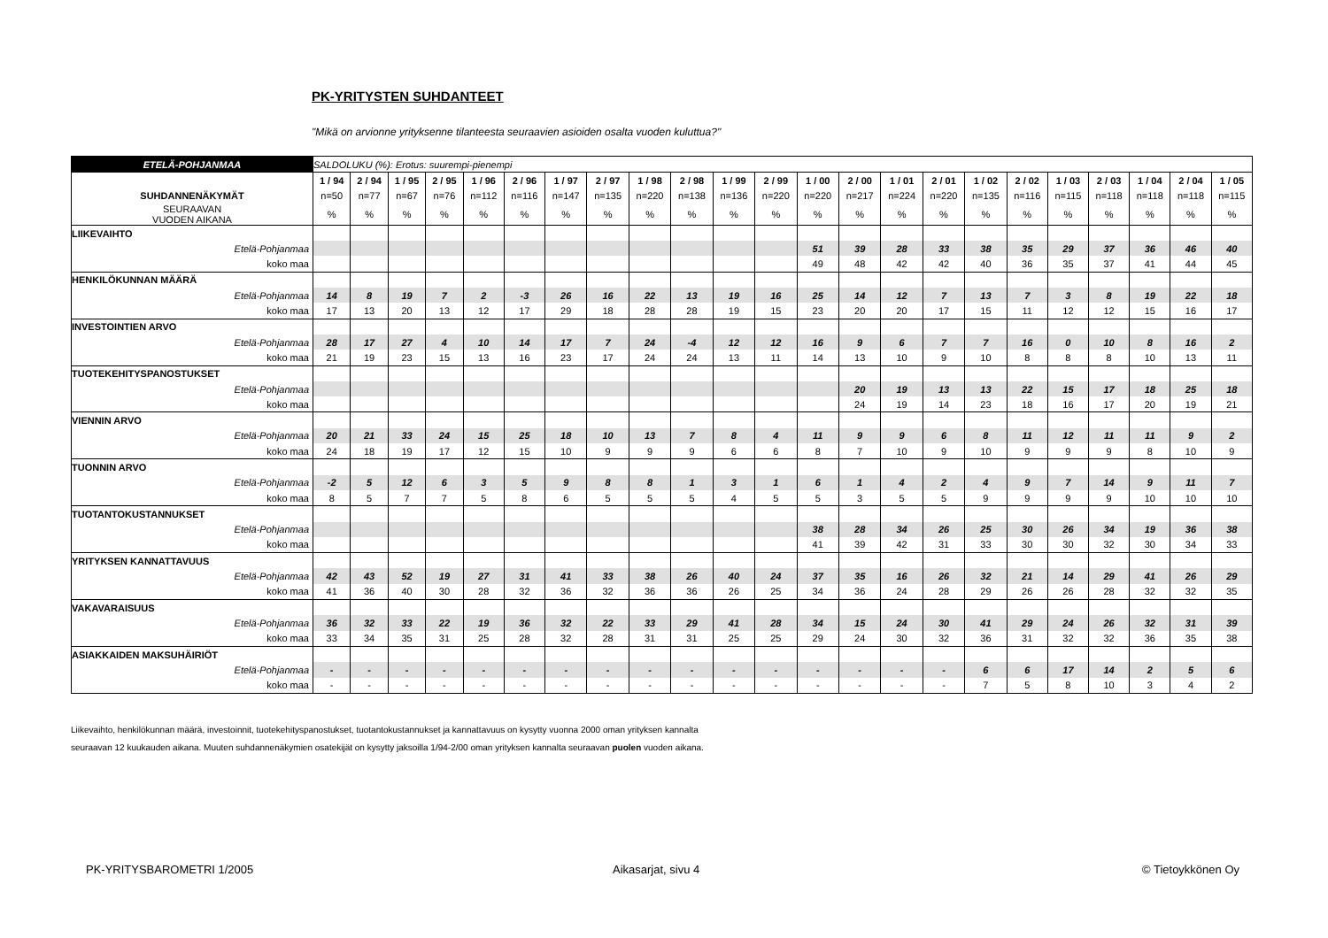PK-YRITYSTEN SUHDANTEET
"Mikä on arvionne yrityksenne tilanteesta seuraavien asioiden osalta vuoden kuluttua?"
| ETELÄ-POHJANMAA | SALDOLUKU (%): Erotus: suurempi-pienempi | | | | | | | | | | | | | | | | | | | | | | |
| | 1 / 94 | 2 / 94 | 1 / 95 | 2 / 95 | 1 / 96 | 2 / 96 | 1 / 97 | 2 / 97 | 1 / 98 | 2 / 98 | 1 / 99 | 2 / 99 | 1 / 00 | 2 / 00 | 1 / 01 | 2 / 01 | 1 / 02 | 2 / 02 | 1 / 03 | 2 / 03 | 1 / 04 | 2 / 04 | 1 / 05 |
| SUHDANNENÄKYMÄT | n=50 | n=77 | n=67 | n=76 | n=112 | n=116 | n=147 | n=135 | n=220 | n=138 | n=136 | n=220 | n=220 | n=217 | n=224 | n=220 | n=135 | n=116 | n=115 | n=118 | n=118 | n=118 | n=115 |
| SEURAAVAN VUODEN AIKANA | % | % | % | % | % | % | % | % | % | % | % | % | % | % | % | % | % | % | % | % | % | % | % |
| LIIKEVAIHTO | | | | | | | | | | | | | | | | | | | | | | | |
| Etelä-Pohjanmaa | | | | | | | | | | | | | 51 | 39 | 28 | 33 | 38 | 35 | 29 | 37 | 36 | 46 | 40 |
| koko maa | | | | | | | | | | | | | 49 | 48 | 42 | 42 | 40 | 36 | 35 | 37 | 41 | 44 | 45 |
| HENKILÖKUNNAN MÄÄRÄ | | | | | | | | | | | | | | | | | | | | | | | |
| Etelä-Pohjanmaa | 14 | 8 | 19 | 7 | 2 | -3 | 26 | 16 | 22 | 13 | 19 | 16 | 25 | 14 | 12 | 7 | 13 | 7 | 3 | 8 | 19 | 22 | 18 |
| koko maa | 17 | 13 | 20 | 13 | 12 | 17 | 29 | 18 | 28 | 28 | 19 | 15 | 23 | 20 | 20 | 17 | 15 | 11 | 12 | 12 | 15 | 16 | 17 |
| INVESTOINTIEN ARVO | | | | | | | | | | | | | | | | | | | | | | | |
| Etelä-Pohjanmaa | 28 | 17 | 27 | 4 | 10 | 14 | 17 | 7 | 24 | -4 | 12 | 12 | 16 | 9 | 6 | 7 | 7 | 16 | 0 | 10 | 8 | 16 | 2 |
| koko maa | 21 | 19 | 23 | 15 | 13 | 16 | 23 | 17 | 24 | 24 | 13 | 11 | 14 | 13 | 10 | 9 | 10 | 8 | 8 | 8 | 10 | 13 | 11 |
| TUOTEKEHITYSPANOSTUKSET | | | | | | | | | | | | | | | | | | | | | | | |
| Etelä-Pohjanmaa | | | | | | | | | | | | | | 20 | 19 | 13 | 13 | 22 | 15 | 17 | 18 | 25 | 18 |
| koko maa | | | | | | | | | | | | | | 24 | 19 | 14 | 23 | 18 | 16 | 17 | 20 | 19 | 21 |
| VIENNIN ARVO | | | | | | | | | | | | | | | | | | | | | | | |
| Etelä-Pohjanmaa | 20 | 21 | 33 | 24 | 15 | 25 | 18 | 10 | 13 | 7 | 8 | 4 | 11 | 9 | 9 | 6 | 8 | 11 | 12 | 11 | 11 | 9 | 2 |
| koko maa | 24 | 18 | 19 | 17 | 12 | 15 | 10 | 9 | 9 | 9 | 6 | 6 | 8 | 7 | 10 | 9 | 10 | 9 | 9 | 9 | 8 | 10 | 9 |
| TUONNIN ARVO | | | | | | | | | | | | | | | | | | | | | | | |
| Etelä-Pohjanmaa | -2 | 5 | 12 | 6 | 3 | 5 | 9 | 8 | 8 | 1 | 3 | 1 | 6 | 1 | 4 | 2 | 4 | 9 | 7 | 14 | 9 | 11 | 7 |
| koko maa | 8 | 5 | 7 | 7 | 5 | 8 | 6 | 5 | 5 | 5 | 4 | 5 | 5 | 3 | 5 | 5 | 9 | 9 | 9 | 9 | 10 | 10 | 10 |
| TUOTANTOKUSTANNUKSET | | | | | | | | | | | | | | | | | | | | | | | |
| Etelä-Pohjanmaa | | | | | | | | | | | | | 38 | 28 | 34 | 26 | 25 | 30 | 26 | 34 | 19 | 36 | 38 |
| koko maa | | | | | | | | | | | | | 41 | 39 | 42 | 31 | 33 | 30 | 30 | 32 | 30 | 34 | 33 |
| YRITYKSEN KANNATTAVUUS | | | | | | | | | | | | | | | | | | | | | | | |
| Etelä-Pohjanmaa | 42 | 43 | 52 | 19 | 27 | 31 | 41 | 33 | 38 | 26 | 40 | 24 | 37 | 35 | 16 | 26 | 32 | 21 | 14 | 29 | 41 | 26 | 29 |
| koko maa | 41 | 36 | 40 | 30 | 28 | 32 | 36 | 32 | 36 | 36 | 26 | 25 | 34 | 36 | 24 | 28 | 29 | 26 | 26 | 28 | 32 | 32 | 35 |
| VAKAVARAISUUS | | | | | | | | | | | | | | | | | | | | | | | |
| Etelä-Pohjanmaa | 36 | 32 | 33 | 22 | 19 | 36 | 32 | 22 | 33 | 29 | 41 | 28 | 34 | 15 | 24 | 30 | 41 | 29 | 24 | 26 | 32 | 31 | 39 |
| koko maa | 33 | 34 | 35 | 31 | 25 | 28 | 32 | 28 | 31 | 31 | 25 | 25 | 29 | 24 | 30 | 32 | 36 | 31 | 32 | 32 | 36 | 35 | 38 |
| ASIAKKAIDEN MAKSUHÄIRIÖT | | | | | | | | | | | | | | | | | | | | | | | |
| Etelä-Pohjanmaa | - | - | - | - | - | - | - | - | - | - | - | - | - | - | - | - | 6 | 6 | 17 | 14 | 2 | 5 | 6 |
| koko maa | - | - | - | - | - | - | - | - | - | - | - | - | - | - | - | - | 7 | 5 | 8 | 10 | 3 | 4 | 2 |
Liikevaihto, henkilökunnan määrä, investoinnit, tuotekehityspanostukset, tuotantokustannukset ja kannattavuus on kysytty vuonna 2000 oman yrityksen kannalta
seuraavan 12 kuukauden aikana. Muuten suhdannenäkymien osatekijät on kysytty jaksoilla 1/94-2/00 oman yrityksen kannalta seuraavan puolen vuoden aikana.
PK-YRITYSBAROMETRI 1/2005 Aikasarjat, sivu 4 © Tietoykkönen Oy